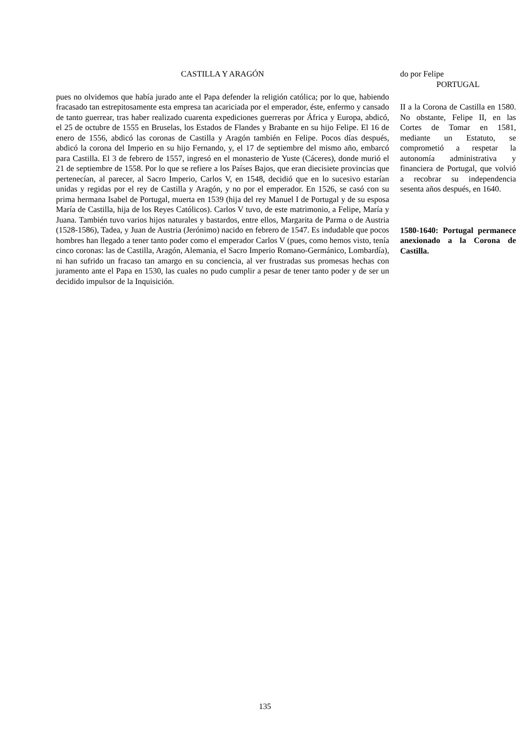CASTILLA Y ARAGÓN
pues no olvidemos que había jurado ante el Papa defender la religión católica; por lo que, habiendo fracasado tan estrepitosamente esta empresa tan acariciada por el emperador, éste, enfermo y cansado de tanto guerrear, tras haber realizado cuarenta expediciones guerreras por África y Europa, abdicó, el 25 de octubre de 1555 en Bruselas, los Estados de Flandes y Brabante en su hijo Felipe. El 16 de enero de 1556, abdicó las coronas de Castilla y Aragón también en Felipe. Pocos días después, abdicó la corona del Imperio en su hijo Fernando, y, el 17 de septiembre del mismo año, embarcó para Castilla. El 3 de febrero de 1557, ingresó en el monasterio de Yuste (Cáceres), donde murió el 21 de septiembre de 1558. Por lo que se refiere a los Países Bajos, que eran diecisiete provincias que pertenecían, al parecer, al Sacro Imperio, Carlos V, en 1548, decidió que en lo sucesivo estarían unidas y regidas por el rey de Castilla y Aragón, y no por el emperador. En 1526, se casó con su prima hermana Isabel de Portugal, muerta en 1539 (hija del rey Manuel I de Portugal y de su esposa María de Castilla, hija de los Reyes Católicos). Carlos V tuvo, de este matrimonio, a Felipe, María y Juana. También tuvo varios hijos naturales y bastardos, entre ellos, Margarita de Parma o de Austria (1528-1586), Tadea, y Juan de Austria (Jerónimo) nacido en febrero de 1547. Es indudable que pocos hombres han llegado a tener tanto poder como el emperador Carlos V (pues, como hemos visto, tenía cinco coronas: las de Castilla, Aragón, Alemania, el Sacro Imperio Romano-Germánico, Lombardía), ni han sufrido un fracaso tan amargo en su conciencia, al ver frustradas sus promesas hechas con juramento ante el Papa en 1530, las cuales no pudo cumplir a pesar de tener tanto poder y de ser un decidido impulsor de la Inquisición.
do por Felipe
PORTUGAL
II a la Corona de Castilla en 1580. No obstante, Felipe II, en las Cortes de Tomar en 1581, mediante un Estatuto, se comprometió a respetar la autonomía administrativa y financiera de Portugal, que volvió a recobrar su independencia sesenta años después, en 1640.
1580-1640: Portugal permanece anexionado a la Corona de Castilla.
135